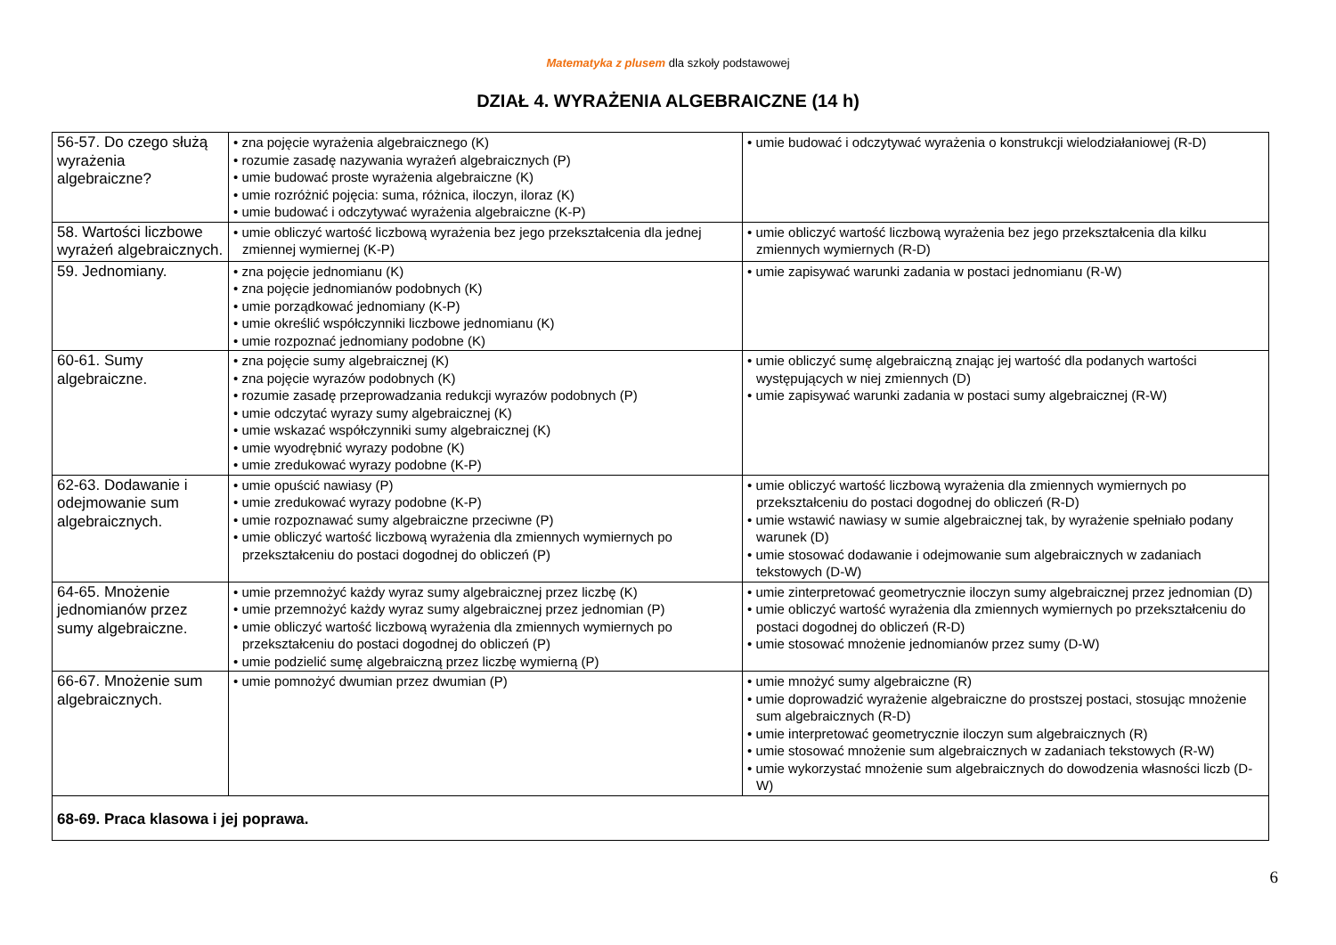Matematyka z plusem dla szkoły podstawowej
DZIAŁ 4. WYRAŻENIA ALGEBRAICZNE (14 h)
| 56-57. Do czego służą wyrażenia algebraiczne? | • zna pojęcie wyrażenia algebraicznego (K) • rozumie zasadę nazywania wyrażeń algebraicznych (P) • umie budować proste wyrażenia algebraiczne (K) • umie rozróżnić pojęcia: suma, różnica, iloczyn, iloraz (K) • umie budować i odczytywać wyrażenia algebraiczne (K-P) | • umie budować i odczytywać wyrażenia o konstrukcji wielodziałaniowej (R-D) |
| 58. Wartości liczbowe wyrażeń algebraicznych. | • umie obliczyć wartość liczbową wyrażenia bez jego przekształcenia dla jednej zmiennej wymiernej (K-P) | • umie obliczyć wartość liczbową wyrażenia bez jego przekształcenia dla kilku zmiennych wymiernych (R-D) |
| 59. Jednomiany. | • zna pojęcie jednomianu (K) • zna pojęcie jednomianów podobnych (K) • umie porządkować jednomiany (K-P) • umie określić współczynniki liczbowe jednomianu (K) • umie rozpoznać jednomiany podobne (K) | • umie zapisywać warunki zadania w postaci jednomianu (R-W) |
| 60-61. Sumy algebraiczne. | • zna pojęcie sumy algebraicznej (K) • zna pojęcie wyrazów podobnych (K) • rozumie zasadę przeprowadzania redukcji wyrazów podobnych (P) • umie odczytać wyrazy sumy algebraicznej (K) • umie wskazać współczynniki sumy algebraicznej (K) • umie wyodrębnić wyrazy podobne (K) • umie zredukować wyrazy podobne (K-P) | • umie obliczyć sumę algebraiczną znając jej wartość dla podanych wartości występujących w niej zmiennych (D) • umie zapisywać warunki zadania w postaci sumy algebraicznej (R-W) |
| 62-63. Dodawanie i odejmowanie sum algebraicznych. | • umie opuścić nawiasy (P) • umie zredukować wyrazy podobne (K-P) • umie rozpoznawać sumy algebraiczne przeciwne (P) • umie obliczyć wartość liczbową wyrażenia dla zmiennych wymiernych po przekształceniu do postaci dogodnej do obliczeń (P) | • umie obliczyć wartość liczbową wyrażenia dla zmiennych wymiernych po przekształceniu do postaci dogodnej do obliczeń (R-D) • umie wstawić nawiasy w sumie algebraicznej tak, by wyrażenie spełniało podany warunek (D) • umie stosować dodawanie i odejmowanie sum algebraicznych w zadaniach tekstowych (D-W) |
| 64-65. Mnożenie jednomianów przez sumy algebraiczne. | • umie przemnożyć każdy wyraz sumy algebraicznej przez liczbę (K) • umie przemnożyć każdy wyraz sumy algebraicznej przez jednomian (P) • umie obliczyć wartość liczbową wyrażenia dla zmiennych wymiernych po przekształceniu do postaci dogodnej do obliczeń (P) • umie podzielić sumę algebraiczną przez liczbę wymierną (P) | • umie zinterpretować geometrycznie iloczyn sumy algebraicznej przez jednomian (D) • umie obliczyć wartość wyrażenia dla zmiennych wymiernych po przekształceniu do postaci dogodnej do obliczeń (R-D) • umie stosować mnożenie jednomianów przez sumy (D-W) |
| 66-67. Mnożenie sum algebraicznych. | • umie pomnożyć dwumian przez dwumian (P) | • umie mnożyć sumy algebraiczne (R) • umie doprowadzić wyrażenie algebraiczne do prostszej postaci, stosując mnożenie sum algebraicznych (R-D) • umie interpretować geometrycznie iloczyn sum algebraicznych (R) • umie stosować mnożenie sum algebraicznych w zadaniach tekstowych (R-W) • umie wykorzystać mnożenie sum algebraicznych do dowodzenia własności liczb (D-W) |
| 68-69. Praca klasowa i jej poprawa. | | |
6